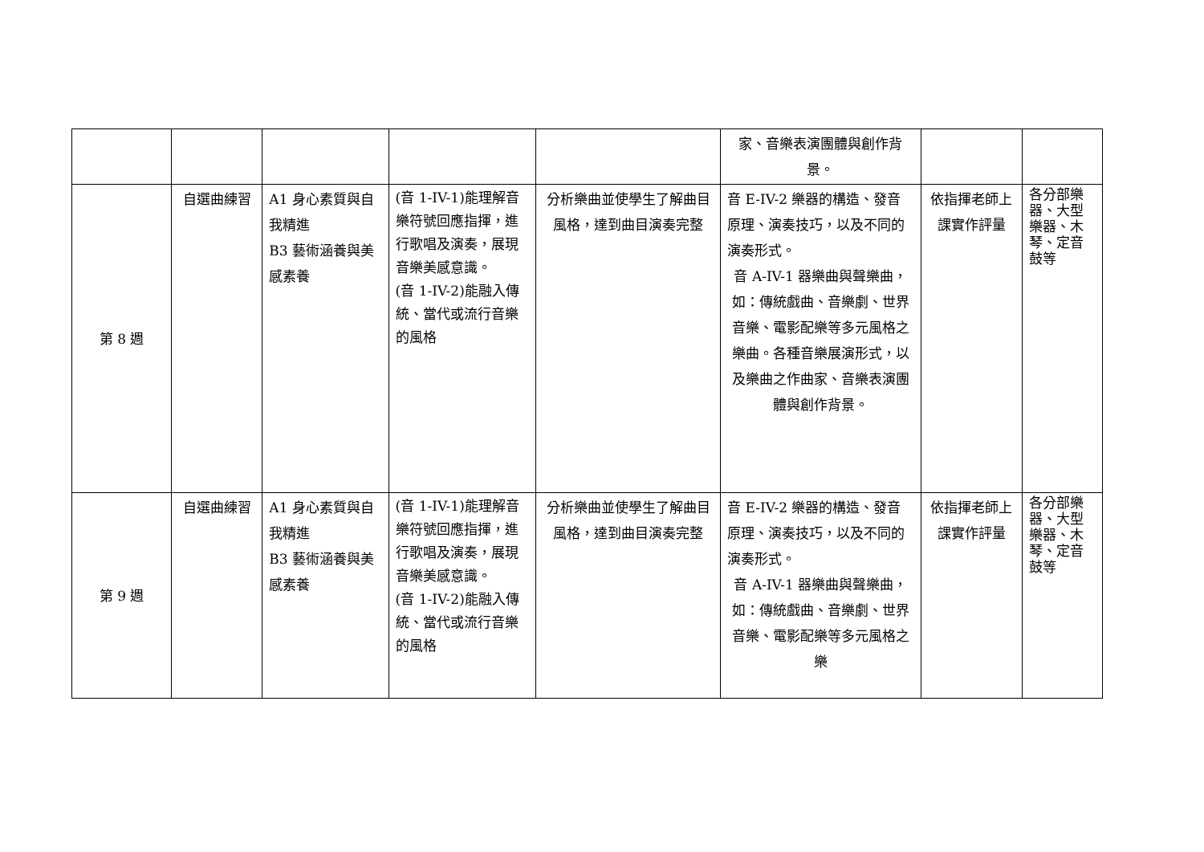| | | | | | 家、音樂表演團體與創作背景。 | | |
| 第 8 週 | 自選曲練習 | A1 身心素質與自我精進 B3 藝術涵養與美感素養 | (音 1-IV-1)能理解音樂符號回應指揮，進行歌唱及演奏，展現音樂美感意識。 (音 1-IV-2)能融入傳統、當代或流行音樂的風格 | 分析樂曲並使學生了解曲目風格，達到曲目演奏完整 | 音 E-IV-2 樂器的構造、發音原理、演奏技巧，以及不同的演奏形式。 音 A-IV-1 器樂曲與聲樂曲，如：傳統戲曲、音樂劇、世界音樂、電影配樂等多元風格之樂曲。各種音樂展演形式，以及樂曲之作曲家、音樂表演團體與創作背景。 | 依指揮老師上課實作評量 | 各分部樂器、大型樂器、木琴、定音鼓等 |
| 第 9 週 | 自選曲練習 | A1 身心素質與自我精進 B3 藝術涵養與美感素養 | (音 1-IV-1)能理解音樂符號回應指揮，進行歌唱及演奏，展現音樂美感意識。 (音 1-IV-2)能融入傳統、當代或流行音樂的風格 | 分析樂曲並使學生了解曲目風格，達到曲目演奏完整 | 音 E-IV-2 樂器的構造、發音原理、演奏技巧，以及不同的演奏形式。 音 A-IV-1 器樂曲與聲樂曲，如：傳統戲曲、音樂劇、世界音樂、電影配樂等多元風格之樂 | 依指揮老師上課實作評量 | 各分部樂器、大型樂器、木琴、定音鼓等 |